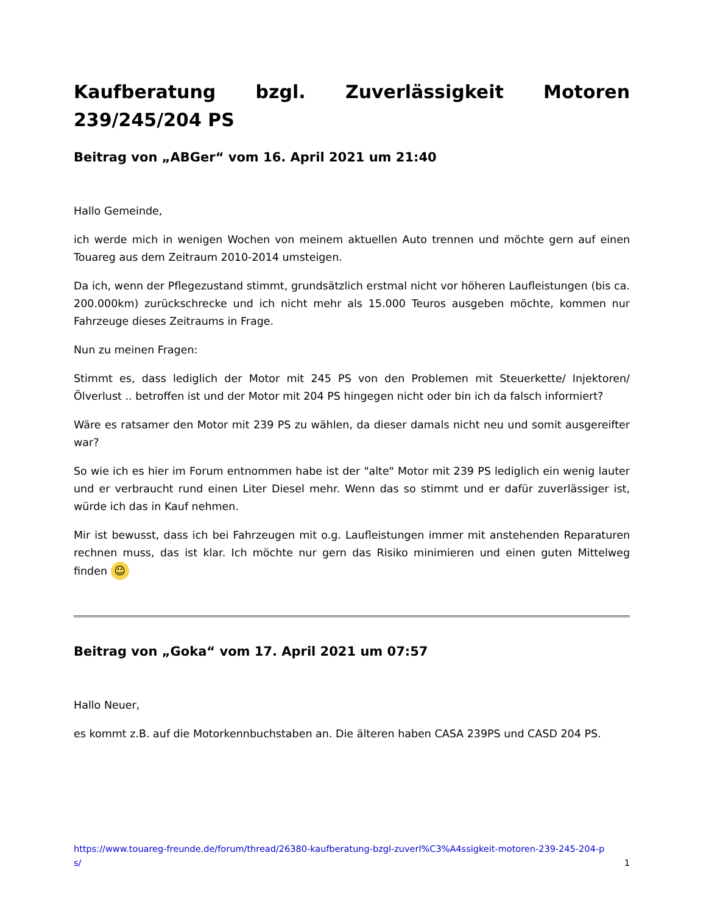Kaufberatung bzgl. Zuverlässigkeit Motoren 239/245/204 PS
Beitrag von „ABGer“ vom 16. April 2021 um 21:40
Hallo Gemeinde,
ich werde mich in wenigen Wochen von meinem aktuellen Auto trennen und möchte gern auf einen Touareg aus dem Zeitraum 2010-2014 umsteigen.
Da ich, wenn der Pflegezustand stimmt, grundsätzlich erstmal nicht vor höheren Laufleistungen (bis ca. 200.000km) zurückschrecke und ich nicht mehr als 15.000 Teuros ausgeben möchte, kommen nur Fahrzeuge dieses Zeitraums in Frage.
Nun zu meinen Fragen:
Stimmt es, dass lediglich der Motor mit 245 PS von den Problemen mit Steuerkette/ Injektoren/ Ölverlust .. betroffen ist und der Motor mit 204 PS hingegen nicht oder bin ich da falsch informiert?
Wäre es ratsamer den Motor mit 239 PS zu wählen, da dieser damals nicht neu und somit ausgereifter war?
So wie ich es hier im Forum entnommen habe ist der "alte" Motor mit 239 PS lediglich ein wenig lauter und er verbraucht rund einen Liter Diesel mehr. Wenn das so stimmt und er dafür zuverlässiger ist, würde ich das in Kauf nehmen.
Mir ist bewusst, dass ich bei Fahrzeugen mit o.g. Laufleistungen immer mit anstehenden Reparaturen rechnen muss, das ist klar. Ich möchte nur gern das Risiko minimieren und einen guten Mittelweg finden ☺
Beitrag von „Goka“ vom 17. April 2021 um 07:57
Hallo Neuer,
es kommt z.B. auf die Motorkennbuchstaben an. Die älteren haben CASA 239PS und CASD 204 PS.
https://www.touareg-freunde.de/forum/thread/26380-kaufberatung-bzgl-zuverl%C3%A4ssigkeit-motoren-239-245-204-ps/ 1